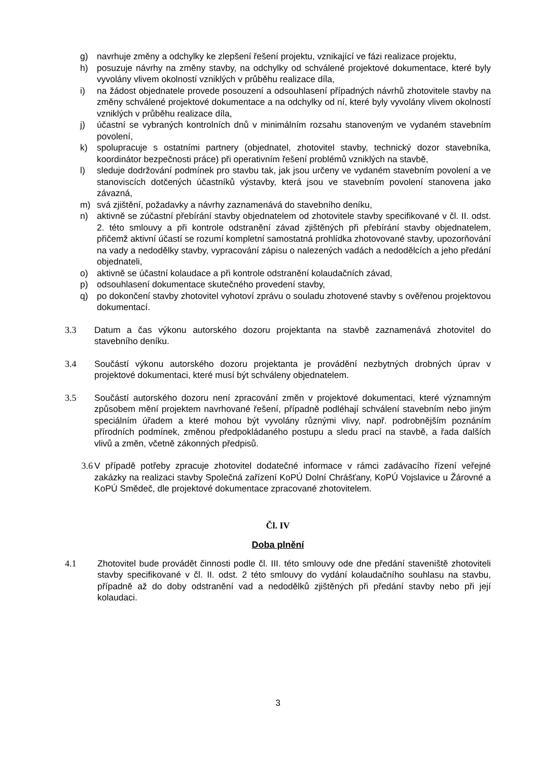g) navrhuje změny a odchylky ke zlepšení řešení projektu, vznikající ve fázi realizace projektu,
h) posuzuje návrhy na změny stavby, na odchylky od schválené projektové dokumentace, které byly vyvolány vlivem okolností vzniklých v průběhu realizace díla,
i) na žádost objednatele provede posouzení a odsouhlasení případných návrhů zhotovitele stavby na změny schválené projektové dokumentace a na odchylky od ní, které byly vyvolány vlivem okolností vzniklých v průběhu realizace díla,
j) účastní se vybraných kontrolních dnů v minimálním rozsahu stanoveným ve vydaném stavebním povolení,
k) spolupracuje s ostatními partnery (objednatel, zhotovitel stavby, technický dozor stavebníka, koordinátor bezpečnosti práce) při operativním řešení problémů vzniklých na stavbě,
l) sleduje dodržování podmínek pro stavbu tak, jak jsou určeny ve vydaném stavebním povolení a ve stanoviscích dotčených účastníků výstavby, která jsou ve stavebním povolení stanovena jako závazná,
m) svá zjištění, požadavky a návrhy zaznamenává do stavebního deníku,
n) aktivně se zúčastní přebírání stavby objednatelem od zhotovitele stavby specifikované v čl. II. odst. 2. této smlouvy a při kontrole odstranění závad zjištěných při přebírání stavby objednatelem, přičemž aktivní účastí se rozumí kompletní samostatná prohlídka zhotovované stavby, upozorňování na vady a nedodělky stavby, vypracování zápisu o nalezených vadách a nedodělcích a jeho předání objednateli,
o) aktivně se účastní kolaudace a při kontrole odstranění kolaudačních závad,
p) odsouhlasení dokumentace skutečného provedení stavby,
q) po dokončení stavby zhotovitel vyhotoví zprávu o souladu zhotovené stavby s ověřenou projektovou dokumentací.
3.3 Datum a čas výkonu autorského dozoru projektanta na stavbě zaznamenává zhotovitel do stavebního deníku.
3.4 Součástí výkonu autorského dozoru projektanta je provádění nezbytných drobných úprav v projektové dokumentaci, které musí být schváleny objednatelem.
3.5 Součástí autorského dozoru není zpracování změn v projektové dokumentaci, které významným způsobem mění projektem navrhované řešení, případně podléhají schválení stavebním nebo jiným speciálním úřadem a které mohou být vyvolány různými vlivy, např. podrobnějším poznáním přírodních podmínek, změnou předpokládaného postupu a sledu prací na stavbě, a řada dalších vlivů a změn, včetně zákonných předpisů.
3.6 V případě potřeby zpracuje zhotovitel dodatečné informace v rámci zadávacího řízení veřejné zakázky na realizaci stavby Společná zařízení KoPÚ Dolní Chrášťany, KoPÚ Vojslavice u Žárovné a KoPÚ Smědeč, dle projektové dokumentace zpracované zhotovitelem.
Čl. IV
Doba plnění
4.1 Zhotovitel bude provádět činnosti podle čl. III. této smlouvy ode dne předání staveniště zhotoviteli stavby specifikované v čl. II. odst. 2 této smlouvy do vydání kolaudačního souhlasu na stavbu, případně až do doby odstranění vad a nedodělků zjištěných při předání stavby nebo při její kolaudaci.
3